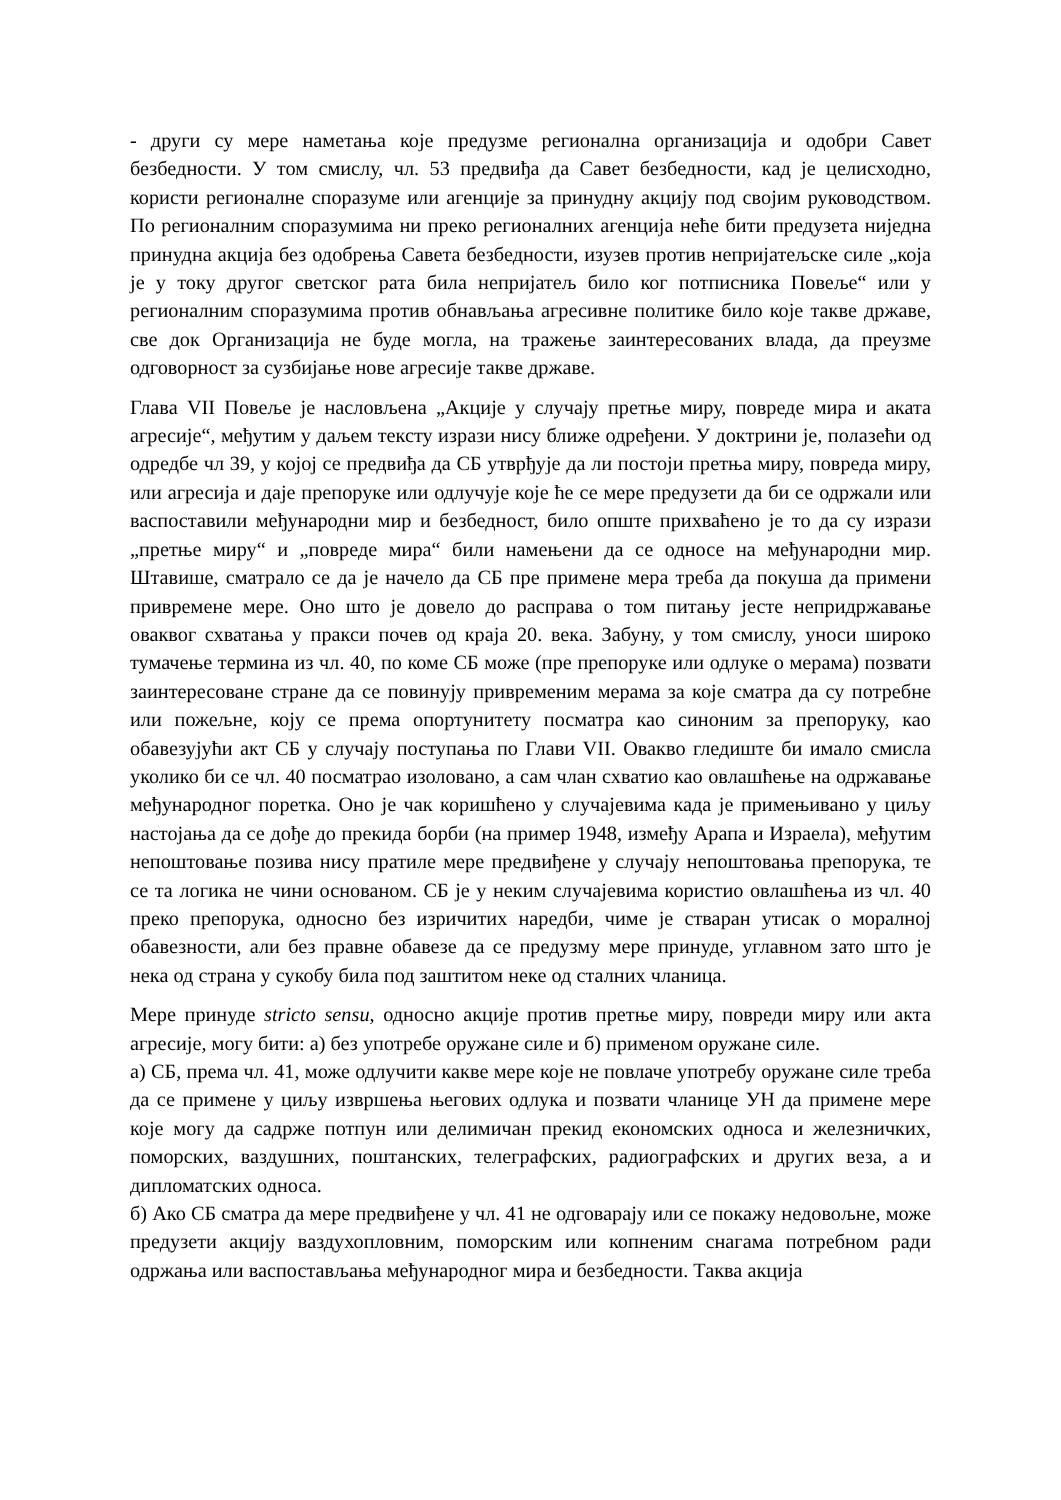- други су мере наметања које предузме регионална организација и одобри Савет безбедности. У том смислу, чл. 53 предвиђа да Савет безбедности, кад је целисходно, користи регионалне споразуме или агенције за принудну акцију под својим руководством. По регионалним споразумима ни преко регионалних агенција неће бити предузета ниједна принудна акција без одобрења Савета безбедности, изузев против непријатељске силе „која је у току другог светског рата била непријатељ било ког потписника Повеље“ или у регионалним споразумима против обнављања агресивне политике било које такве државе, све док Организација не буде могла, на тражење заинтересованих влада, да преузме одговорност за сузбијање нове агресије такве државе.
Глава VII Повеље је насловљена „Акције у случају претње миру, повреде мира и аката агресије“, међутим у даљем тексту изрази нису ближе одређени. У доктрини је, полазећи од одредбе чл 39, у којој се предвиђа да СБ утврђује да ли постоји претња миру, повреда миру, или агресија и даје препоруке или одлучује које ће се мере предузети да би се одржали или васпоставили међународни мир и безбедност, било опште прихваћено је то да су изрази „претње миру“ и „повреде мира“ били намењени да се односе на међународни мир. Штавише, сматрало се да је начело да СБ пре примене мера треба да покуша да примени привремене мере. Оно што је довело до расправа о том питању јесте непридржавање оваквог схватања у пракси почев од краја 20. века. Забуну, у том смислу, уноси широко тумачење термина из чл. 40, по коме СБ може (пре препоруке или одлуке о мерама) позвати заинтересоване стране да се повинују привременим мерама за које сматра да су потребне или пожељне, коју се према опортунитету посматра као синоним за препоруку, као обавезујући акт СБ у случају поступања по Глави VII. Овакво гледиште би имало смисла уколико би се чл. 40 посматрао изоловано, а сам члан схватио као овлашћење на одржавање међународног поретка. Оно је чак коришћено у случајевима када је примењивано у циљу настојања да се дође до прекида борби (на пример 1948, између Арапа и Израела), међутим непоштовање позива нису пратиле мере предвиђене у случају непоштовања препорука, те се та логика не чини основаном. СБ је у неким случајевима користио овлашћења из чл. 40 преко препорука, односно без изричитих наредби, чиме је стваран утисак о моралној обавезности, али без правне обавезе да се предузму мере принуде, углавном зато што је нека од страна у сукобу била под заштитом неке од сталних чланица.
Мере принуде stricto sensu, односно акције против претње миру, повреди миру или акта агресије, могу бити: а) без употребе оружане силе и б) применом оружане силе.
а) СБ, према чл. 41, може одлучити какве мере које не повлаче употребу оружане силе треба да се примене у циљу извршења његових одлука и позвати чланице УН да примене мере које могу да садрже потпун или делимичан прекид економских односа и железничких, поморских, ваздушних, поштанских, телеграфских, радиографских и других веза, а и дипломатских односа.
б) Ако СБ сматра да мере предвиђене у чл. 41 не одговарају или се покажу недовољне, може предузети акцију ваздухопловним, поморским или копненим снагама потребном ради одржања или васпостављања међународног мира и безбедности. Таква акција